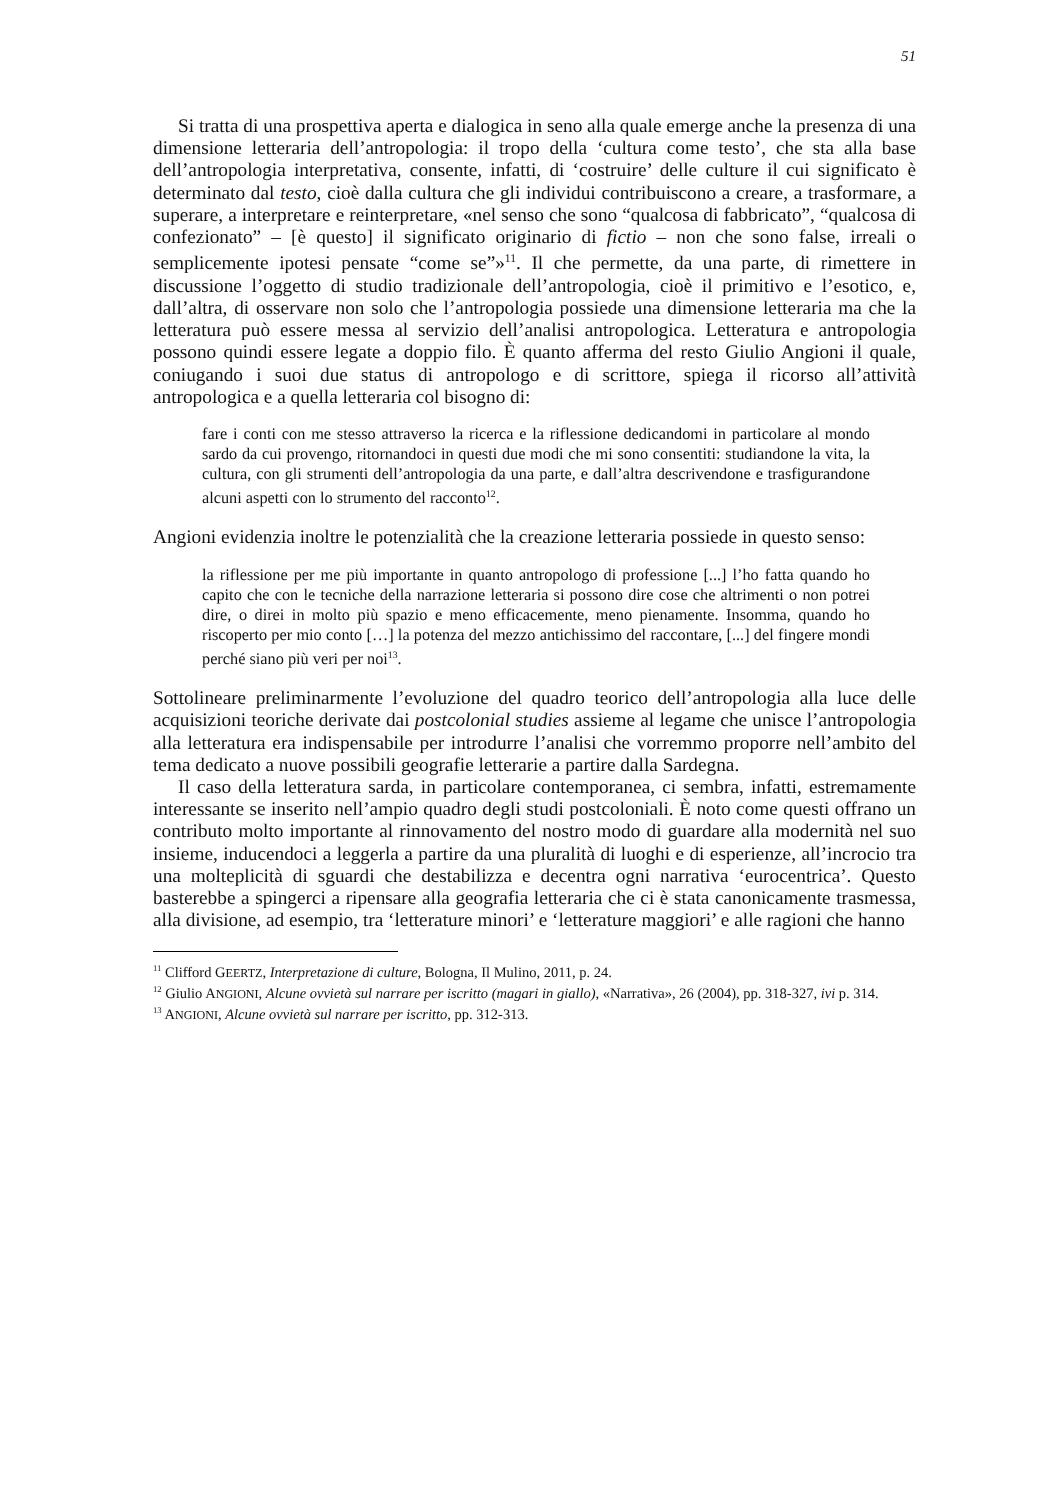51
Si tratta di una prospettiva aperta e dialogica in seno alla quale emerge anche la presenza di una dimensione letteraria dell’antropologia: il tropo della ‘cultura come testo’, che sta alla base dell’antropologia interpretativa, consente, infatti, di ‘costruire’ delle culture il cui significato è determinato dal testo, cioè dalla cultura che gli individui contribuiscono a creare, a trasformare, a superare, a interpretare e reinterpretare, «nel senso che sono “qualcosa di fabbricato”, “qualcosa di confezionato” – [è questo] il significato originario di fictio – non che sono false, irreali o semplicemente ipotesi pensate “come se”»<sup>11</sup>. Il che permette, da una parte, di rimettere in discussione l’oggetto di studio tradizionale dell’antropologia, cioè il primitivo e l’esotico, e, dall’altra, di osservare non solo che l’antropologia possiede una dimensione letteraria ma che la letteratura può essere messa al servizio dell’analisi antropologica. Letteratura e antropologia possono quindi essere legate a doppio filo. È quanto afferma del resto Giulio Angioni il quale, coniugando i suoi due status di antropologo e di scrittore, spiega il ricorso all’attività antropologica e a quella letteraria col bisogno di:
fare i conti con me stesso attraverso la ricerca e la riflessione dedicandomi in particolare al mondo sardo da cui provengo, ritornandoci in questi due modi che mi sono consentiti: studiandone la vita, la cultura, con gli strumenti dell’antropologia da una parte, e dall’altra descrivendone e trasfigurandone alcuni aspetti con lo strumento del racconto<sup>12</sup>.
Angioni evidenzia inoltre le potenzialità che la creazione letteraria possiede in questo senso:
la riflessione per me più importante in quanto antropologo di professione [...] l’ho fatta quando ho capito che con le tecniche della narrazione letteraria si possono dire cose che altrimenti o non potrei dire, o direi in molto più spazio e meno efficacemente, meno pienamente. Insomma, quando ho riscoperto per mio conto […] la potenza del mezzo antichissimo del raccontare, [...] del fingere mondi perché siano più veri per noi<sup>13</sup>.
Sottolineare preliminarmente l’evoluzione del quadro teorico dell’antropologia alla luce delle acquisizioni teoriche derivate dai postcolonial studies assieme al legame che unisce l’antropologia alla letteratura era indispensabile per introdurre l’analisi che vorremmo proporre nell’ambito del tema dedicato a nuove possibili geografie letterarie a partire dalla Sardegna.
Il caso della letteratura sarda, in particolare contemporanea, ci sembra, infatti, estremamente interessante se inserito nell’ampio quadro degli studi postcoloniali. È noto come questi offrano un contributo molto importante al rinnovamento del nostro modo di guardare alla modernità nel suo insieme, inducendoci a leggerla a partire da una pluralità di luoghi e di esperienze, all’incrocio tra una molteplicità di sguardi che destabilizza e decentra ogni narrativa ‘eurocentrica’. Questo basterebbe a spingerci a ripensare alla geografia letteraria che ci è stata canonicamente trasmessa, alla divisione, ad esempio, tra ‘letterature minori’ e ‘letterature maggiori’ e alle ragioni che hanno
<sup>11</sup> Clifford GEERTZ, Interpretazione di culture, Bologna, Il Mulino, 2011, p. 24.
<sup>12</sup> Giulio ANGIONI, Alcune ovvietà sul narrare per iscritto (magari in giallo), «Narrativa», 26 (2004), pp. 318-327, ivi p. 314.
<sup>13</sup> ANGIONI, Alcune ovvietà sul narrare per iscritto, pp. 312-313.